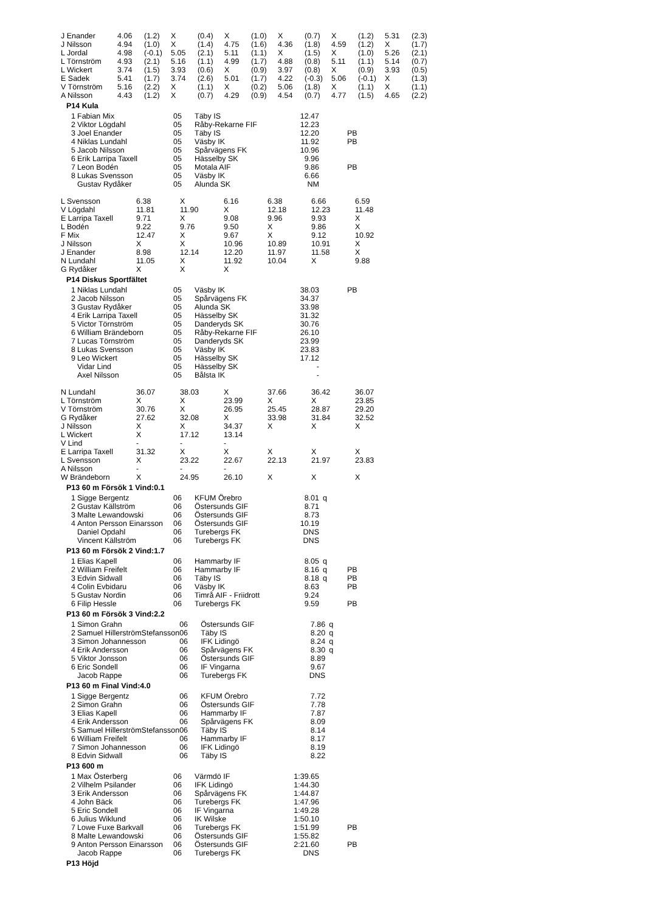| J Enander | 4.06 | (1.2) | X | (0.4) | X | (1.0) | X | (0.7) | X | (1.2) | 5.31 | (2.3) |
| J Nilsson | 4.94 | (1.0) | X | (1.4) | 4.75 | (1.6) | 4.36 | (1.8) | 4.59 | (1.2) | X | (1.7) |
| L Jordal | 4.98 | (-0.1) | 5.05 | (2.1) | 5.11 | (1.1) | X | (1.5) | X | (1.0) | 5.26 | (2.1) |
| L Törnström | 4.93 | (2.1) | 5.16 | (1.1) | 4.99 | (1.7) | 4.88 | (0.8) | 5.11 | (1.1) | 5.14 | (0.7) |
| L Wickert | 3.74 | (1.5) | 3.93 | (0.6) | X | (0.9) | 3.97 | (0.8) | X | (0.9) | 3.93 | (0.5) |
| E Sadek | 5.41 | (1.7) | 3.74 | (2.6) | 5.01 | (1.7) | 4.22 | (-0.3) | 5.06 | (-0.1) | X | (1.3) |
| V Törnström | 5.16 | (2.2) | X | (1.1) | X | (0.2) | 5.06 | (1.8) | X | (1.1) | X | (1.1) |
| A Nilsson | 4.43 | (1.2) | X | (0.7) | 4.29 | (0.9) | 4.54 | (0.7) | 4.77 | (1.5) | 4.65 | (2.2) |
P14 Kula
| 1 | Fabian Mix | 05 | Täby IS | 12.47 | | |
| 2 | Viktor Lögdahl | 05 | Råby-Rekarne FIF | 12.23 | | |
| 3 | Joel Enander | 05 | Täby IS | 12.20 | | PB |
| 4 | Niklas Lundahl | 05 | Väsby IK | 11.92 | | PB |
| 5 | Jacob Nilsson | 05 | Spårvägens FK | 10.96 | | |
| 6 | Erik Larripa Taxell | 05 | Hässelby SK | 9.96 | | |
| 7 | Leon Bodén | 05 | Motala AIF | 9.86 | | PB |
| 8 | Lukas Svensson | 05 | Väsby IK | 6.66 | | |
| | Gustav Rydåker | 05 | Alunda SK | NM | | |
| L Svensson | 6.38 | X | 6.16 | 6.38 | 6.66 | 6.59 |
| V Lögdahl | 11.81 | 11.90 | X | 12.18 | 12.23 | 11.48 |
| E Larripa Taxell | 9.71 | X | 9.08 | 9.96 | 9.93 | X |
| L Bodén | 9.22 | 9.76 | 9.50 | X | 9.86 | X |
| F Mix | 12.47 | X | 9.67 | X | 9.12 | 10.92 |
| J Nilsson | X | X | 10.96 | 10.89 | 10.91 | X |
| J Enander | 8.98 | 12.14 | 12.20 | 11.97 | 11.58 | X |
| N Lundahl | 11.05 | X | 11.92 | 10.04 | X | 9.88 |
| G Rydåker | X | X | X | | | |
P14 Diskus Sportfältet
| 1 | Niklas Lundahl | 05 | Väsby IK | 38.03 | | PB |
| 2 | Jacob Nilsson | 05 | Spårvägens FK | 34.37 | | |
| 3 | Gustav Rydåker | 05 | Alunda SK | 33.98 | | |
| 4 | Erik Larripa Taxell | 05 | Hässelby SK | 31.32 | | |
| 5 | Victor Törnström | 05 | Danderyds SK | 30.76 | | |
| 6 | William Brändeborn | 05 | Råby-Rekarne FIF | 26.10 | | |
| 7 | Lucas Törnström | 05 | Danderyds SK | 23.99 | | |
| 8 | Lukas Svensson | 05 | Väsby IK | 23.83 | | |
| 9 | Leo Wickert | 05 | Hässelby SK | 17.12 | | |
| | Vidar Lind | 05 | Hässelby SK | - | | |
| | Axel Nilsson | 05 | Bålsta IK | - | | |
| N Lundahl | 36.07 | 38.03 | X | 37.66 | 36.42 | 36.07 |
| L Törnström | X | X | 23.99 | X | X | 23.85 |
| V Törnström | 30.76 | X | 26.95 | 25.45 | 28.87 | 29.20 |
| G Rydåker | 27.62 | 32.08 | X | 33.98 | 31.84 | 32.52 |
| J Nilsson | X | X | 34.37 | X | X | X |
| L Wickert | X | 17.12 | 13.14 | | | |
| V Lind | - | - | - | | | |
| E Larripa Taxell | 31.32 | X | X | X | X | X |
| L Svensson | X | 23.22 | 22.67 | 22.13 | 21.97 | 23.83 |
| A Nilsson | - | - | - | | | |
| W Brändeborn | X | 24.95 | 26.10 | X | X | X |
P13 60 m Försök 1 Vind:0.1
| 1 | Sigge Bergentz | 06 | KFUM Örebro | 8.01 | q | |
| 2 | Gustav Källström | 06 | Östersunds GIF | 8.71 | | |
| 3 | Malte Lewandowski | 06 | Östersunds GIF | 8.73 | | |
| 4 | Anton Persson Einarsson | 06 | Östersunds GIF | 10.19 | | |
| | Daniel Opdahl | 06 | Turebergs FK | DNS | | |
| | Vincent Källström | 06 | Turebergs FK | DNS | | |
P13 60 m Försök 2 Vind:1.7
| 1 | Elias Kapell | 06 | Hammarby IF | 8.05 | q | |
| 2 | William Freifelt | 06 | Hammarby IF | 8.16 | q | PB |
| 3 | Edvin Sidwall | 06 | Täby IS | 8.18 | q | PB |
| 4 | Colin Evbidaru | 06 | Väsby IK | 8.63 | | PB |
| 5 | Gustav Nordin | 06 | Timrå AIF - Friidrott | 9.24 | | |
| 6 | Filip Hessle | 06 | Turebergs FK | 9.59 | | PB |
P13 60 m Försök 3 Vind:2.2
| 1 | Simon Grahn | 06 | Östersunds GIF | 7.86 | q | |
| 2 | Samuel HillerströmStefansson | 06 | Täby IS | 8.20 | q | |
| 3 | Simon Johannesson | 06 | IFK Lidingö | 8.24 | q | |
| 4 | Erik Andersson | 06 | Spårvägens FK | 8.30 | q | |
| 5 | Viktor Jonsson | 06 | Östersunds GIF | 8.89 | | |
| 6 | Eric Sondell | 06 | IF Vingarna | 9.67 | | |
| | Jacob Rappe | 06 | Turebergs FK | DNS | | |
P13 60 m Final Vind:4.0
| 1 | Sigge Bergentz | 06 | KFUM Örebro | 7.72 | | |
| 2 | Simon Grahn | 06 | Östersunds GIF | 7.78 | | |
| 3 | Elias Kapell | 06 | Hammarby IF | 7.87 | | |
| 4 | Erik Andersson | 06 | Spårvägens FK | 8.09 | | |
| 5 | Samuel HillerströmStefansson | 06 | Täby IS | 8.14 | | |
| 6 | William Freifelt | 06 | Hammarby IF | 8.17 | | |
| 7 | Simon Johannesson | 06 | IFK Lidingö | 8.19 | | |
| 8 | Edvin Sidwall | 06 | Täby IS | 8.22 | | |
P13 600 m
| 1 | Max Österberg | 06 | Värmdö IF | 1:39.65 | | |
| 2 | Vilhelm Psilander | 06 | IFK Lidingö | 1:44.30 | | |
| 3 | Erik Andersson | 06 | Spårvägens FK | 1:44.87 | | |
| 4 | John Bäck | 06 | Turebergs FK | 1:47.96 | | |
| 5 | Eric Sondell | 06 | IF Vingarna | 1:49.28 | | |
| 6 | Julius Wiklund | 06 | IK Wilske | 1:50.10 | | |
| 7 | Lowe Fuxe Barkvall | 06 | Turebergs FK | 1:51.99 | | PB |
| 8 | Malte Lewandowski | 06 | Östersunds GIF | 1:55.82 | | |
| 9 | Anton Persson Einarsson | 06 | Östersunds GIF | 2:21.60 | | PB |
| | Jacob Rappe | 06 | Turebergs FK | DNS | | |
P13 Höjd